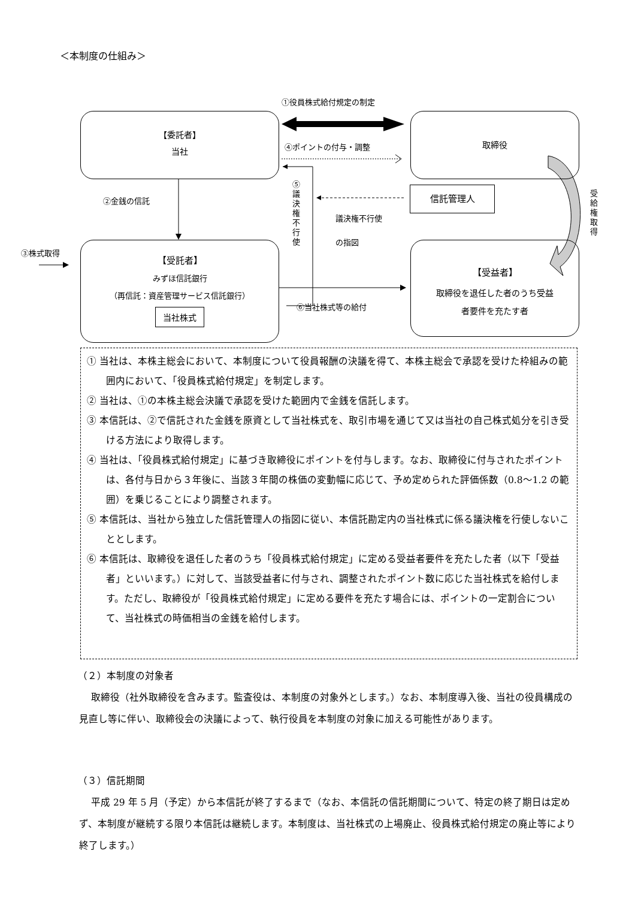＜本制度の仕組み＞
①役員株式給付規定の制定
【委託者】
当社
取締役
④ポイントの付与・調整
⑤ 議 決 権 不 行 使
②金銭の信託
議決権不行使
の指図
信託管理人
受 給 権 取 得
③株式取得
【受託者】
みずほ信託銀行
（再信託：資産管理サービス信託銀行）
当社株式
【受益者】
取締役を退任した者のうち受益
者要件を充たす者
⑥当社株式等の給付
① 当社は、本株主総会において、本制度について役員報酬の決議を得て、本株主総会で承認を受けた枠組みの範囲内において、「役員株式給付規定」を制定します。
② 当社は、①の本株主総会決議で承認を受けた範囲内で金銭を信託します。
③ 本信託は、②で信託された金銭を原資として当社株式を、取引市場を通じて又は当社の自己株式処分を引き受ける方法により取得します。
④ 当社は、「役員株式給付規定」に基づき取締役にポイントを付与します。なお、取締役に付与されたポイントは、各付与日から３年後に、当該３年間の株価の変動幅に応じて、予め定められた評価係数（0.8～1.2 の範囲）を乗じることにより調整されます。
⑤ 本信託は、当社から独立した信託管理人の指図に従い、本信託勘定内の当社株式に係る議決権を行使しないこととします。
⑥ 本信託は、取締役を退任した者のうち「役員株式給付規定」に定める受益者要件を充たした者（以下「受益者」といいます。）に対して、当該受益者に付与され、調整されたポイント数に応じた当社株式を給付します。ただし、取締役が「役員株式給付規定」に定める要件を充たす場合には、ポイントの一定割合について、当社株式の時価相当の金銭を給付します。
（２）本制度の対象者
取締役（社外取締役を含みます。監査役は、本制度の対象外とします。）なお、本制度導入後、当社の役員構成の見直し等に伴い、取締役会の決議によって、執行役員を本制度の対象に加える可能性があります。
（３）信託期間
平成 29 年 5 月（予定）から本信託が終了するまで（なお、本信託の信託期間について、特定の終了期日は定めず、本制度が継続する限り本信託は継続します。本制度は、当社株式の上場廃止、役員株式給付規定の廃止等により終了します。）